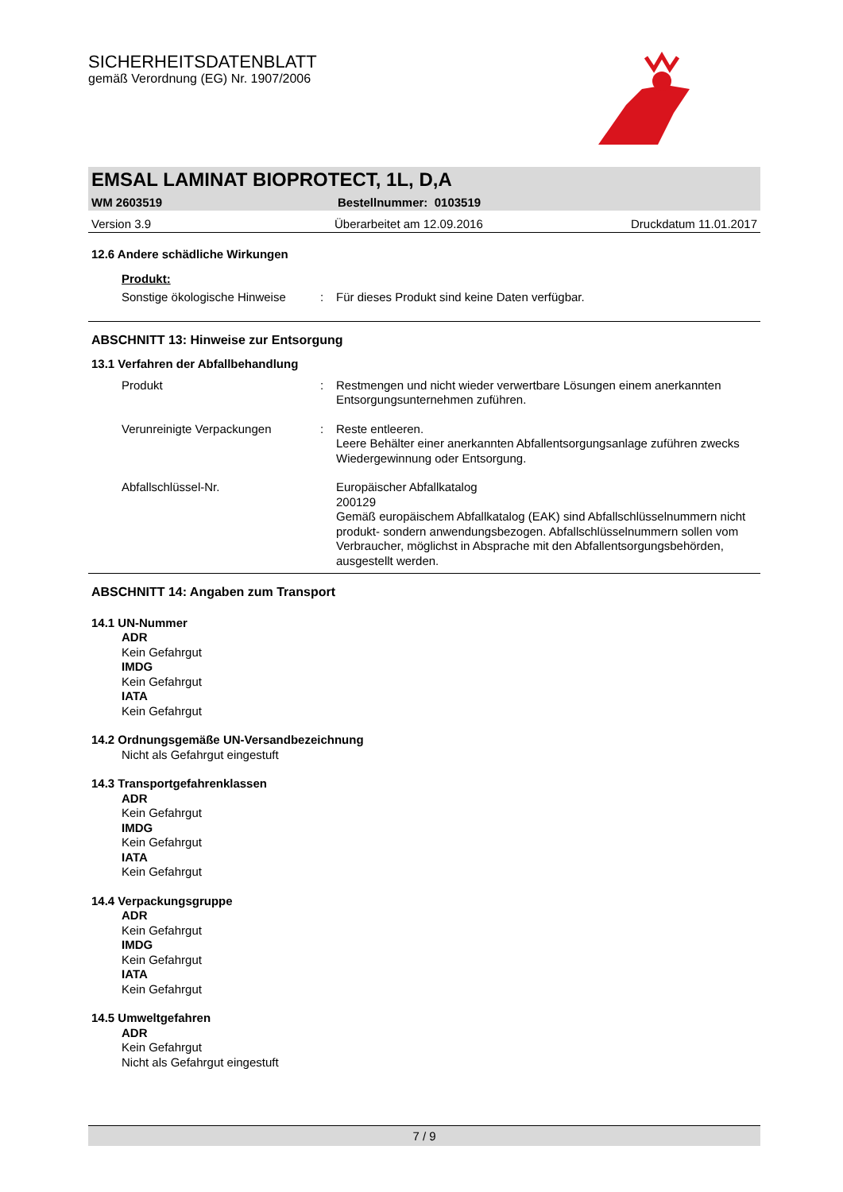SICHERHEITSDATENBLATT
gemäß Verordnung (EG) Nr. 1907/2006
EMSAL LAMINAT BIOPROTECT, 1L, D,A
WM 2603519 Bestellnummer: 0103519
Version 3.9 Überarbeitet am 12.09.2016 Druckdatum 11.01.2017
12.6 Andere schädliche Wirkungen
Produkt:
Sonstige ökologische Hinweise: Für dieses Produkt sind keine Daten verfügbar.
ABSCHNITT 13: Hinweise zur Entsorgung
13.1 Verfahren der Abfallbehandlung
Produkt: Restmengen und nicht wieder verwertbare Lösungen einem anerkannten Entsorgungsunternehmen zuführen.
Verunreinigte Verpackungen: Reste entleeren.
Leere Behälter einer anerkannten Abfallentsorgungsanlage zuführen zwecks Wiedergewinnung oder Entsorgung.
Abfallschlüssel-Nr. Europäischer Abfallkatalog
200129
Gemäß europäischem Abfallkatalog (EAK) sind Abfallschlüsselnummern nicht produkt- sondern anwendungsbezogen. Abfallschlüsselnummern sollen vom Verbraucher, möglichst in Absprache mit den Abfallentsorgungsbehörden, ausgestellt werden.
ABSCHNITT 14: Angaben zum Transport
14.1 UN-Nummer
ADR
Kein Gefahrgut
IMDG
Kein Gefahrgut
IATA
Kein Gefahrgut
14.2 Ordnungsgemäße UN-Versandbezeichnung
Nicht als Gefahrgut eingestuft
14.3 Transportgefahrenklassen
ADR
Kein Gefahrgut
IMDG
Kein Gefahrgut
IATA
Kein Gefahrgut
14.4 Verpackungsgruppe
ADR
Kein Gefahrgut
IMDG
Kein Gefahrgut
IATA
Kein Gefahrgut
14.5 Umweltgefahren
ADR
Kein Gefahrgut
Nicht als Gefahrgut eingestuft
7 / 9